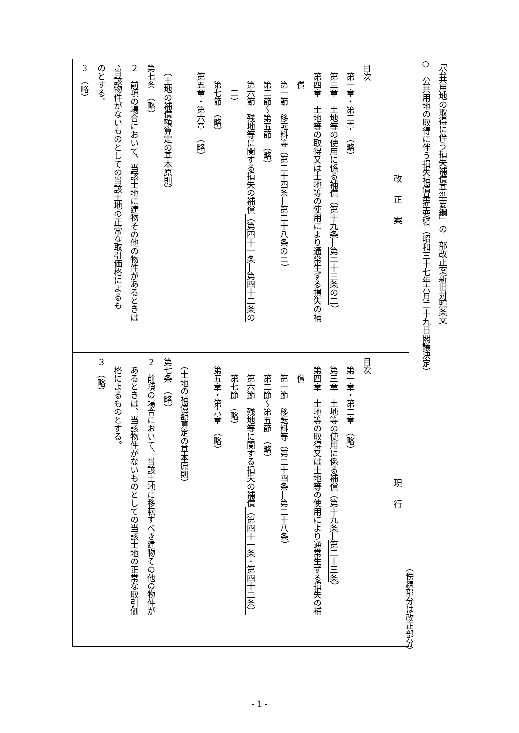「公共用地の取得に伴う損失補償基準要綱」の一部改正案新旧対照条文
○　公共用地の取得に伴う損失補償基準要綱（昭和三十七年六月二十九日閣議決定）
（傍線部分は改正部分）
| 改正案 | 現行 |
| --- | --- |
| 目次 第一章・第二章 （略） 第三章 土地等の使用に係る補償（第十九条― 第二十三条の二 ） 第四章 土地等の取得又は土地等の使用により通常生ずる損失の補 償 第一節 移転料等（第二十四条― 第二十八条の二 ） 第二節～第五節 （略） 第六節 残地等に関する損失の補償 （第四十一条―第四十二条の 二） 第七節 （略） 第五章・第六章 （略） （土地の補償額算定の基本原則） 第七条 （略） ２ 前項の場合において、当該土地に建物その他の物件があるときは 、当該物件がないものとしての当該土地の正常な取引価格によるも のとする。 ３ （略） | 目次 第一章・第二章 （略） 第三章 土地等の使用に係る補償（第十九条― 第二十三条 ） 第四章 土地等の取得又は土地等の使用により通常生ずる損失の補 償 第一節 移転料等（第二十四条― 第二十八条 ） 第二節～第五節 （略） 第六節 残地等に関する損失の補償 （第四十一条・第四十二条） 第七節 （略） 第五章・第六章 （略） （土地の補償額算定の基本原則） 第七条 （略） ２ 前項の場合において、当該土地に 移転すべき 建物その他の物件が あるときは、当該物件がないものとしての当該土地の正常な取引価 格によるものとする。 ３ （略） |
- 1 -